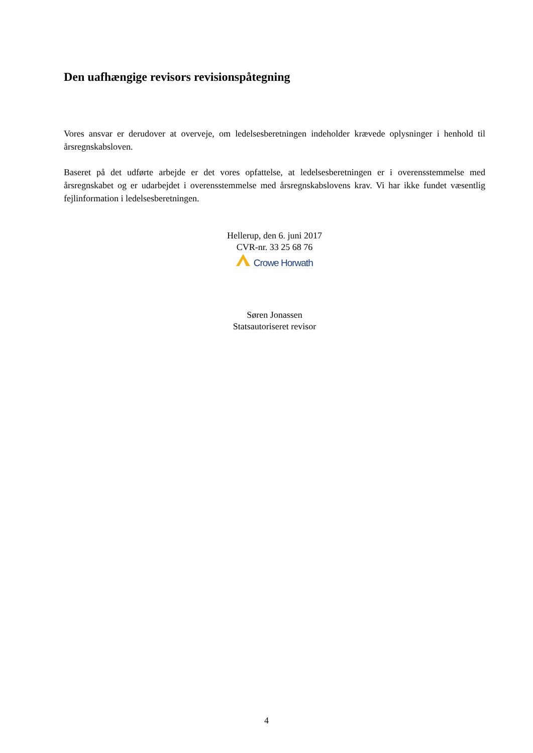Den uafhængige revisors revisionspåtegning
Vores ansvar er derudover at overveje, om ledelsesberetningen indeholder krævede oplysninger i henhold til årsregnskabsloven.
Baseret på det udførte arbejde er det vores opfattelse, at ledelsesberetningen er i overensstemmelse med årsregnskabet og er udarbejdet i overensstemmelse med årsregnskabslovens krav. Vi har ikke fundet væsentlig fejlinformation i ledelsesberetningen.
Hellerup, den 6. juni 2017
CVR-nr. 33 25 68 76
Crowe Horwath
Søren Jonassen
Statsautoriseret revisor
4